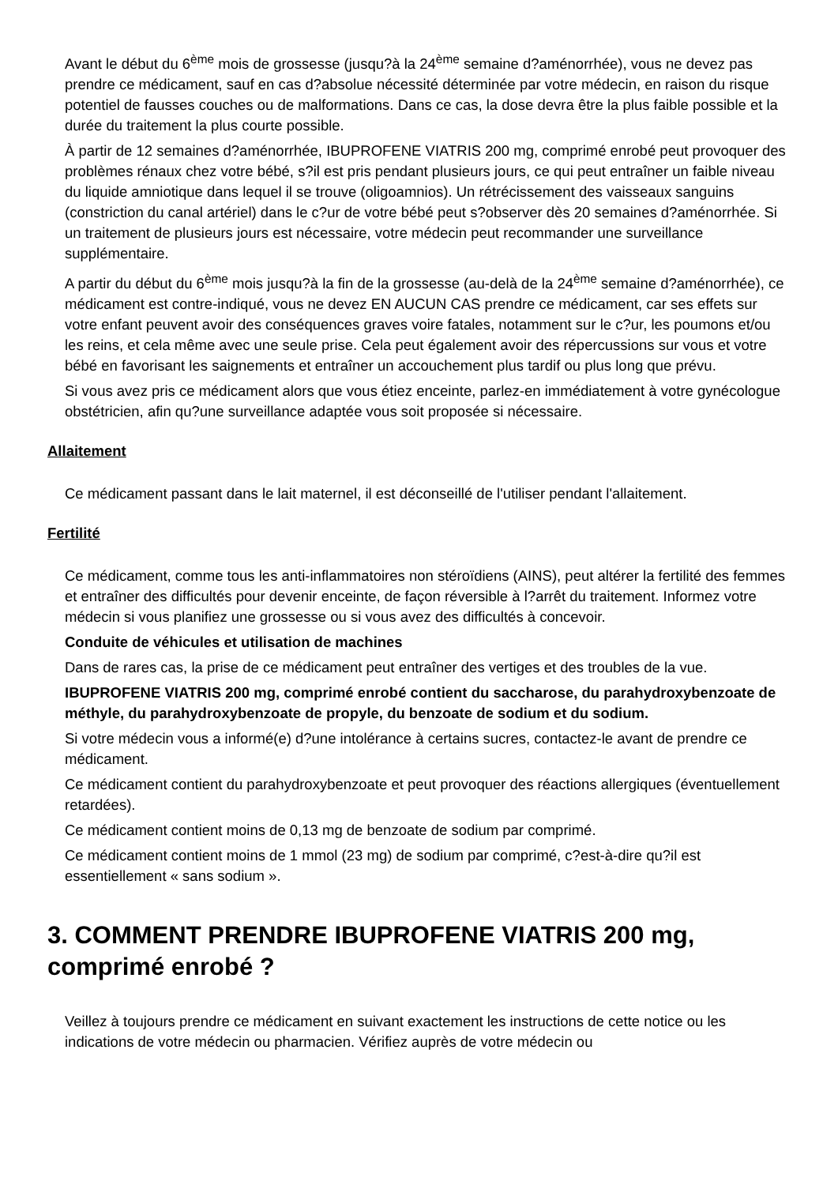Avant le début du 6<sup>ème</sup> mois de grossesse (jusqu?à la 24<sup>ème</sup> semaine d?aménorrhée), vous ne devez pas prendre ce médicament, sauf en cas d?absolue nécessité déterminée par votre médecin, en raison du risque potentiel de fausses couches ou de malformations. Dans ce cas, la dose devra être la plus faible possible et la durée du traitement la plus courte possible.
À partir de 12 semaines d?aménorrhée, IBUPROFENE VIATRIS 200 mg, comprimé enrobé peut provoquer des problèmes rénaux chez votre bébé, s?il est pris pendant plusieurs jours, ce qui peut entraîner un faible niveau du liquide amniotique dans lequel il se trouve (oligoamnios). Un rétrécissement des vaisseaux sanguins (constriction du canal artériel) dans le c?ur de votre bébé peut s?observer dès 20 semaines d?aménorrhée. Si un traitement de plusieurs jours est nécessaire, votre médecin peut recommander une surveillance supplémentaire.
A partir du début du 6<sup>ème</sup> mois jusqu?à la fin de la grossesse (au-delà de la 24<sup>ème</sup> semaine d?aménorrhée), ce médicament est contre-indiqué, vous ne devez EN AUCUN CAS prendre ce médicament, car ses effets sur votre enfant peuvent avoir des conséquences graves voire fatales, notamment sur le c?ur, les poumons et/ou les reins, et cela même avec une seule prise. Cela peut également avoir des répercussions sur vous et votre bébé en favorisant les saignements et entraîner un accouchement plus tardif ou plus long que prévu.
Si vous avez pris ce médicament alors que vous étiez enceinte, parlez-en immédiatement à votre gynécologue obstétricien, afin qu?une surveillance adaptée vous soit proposée si nécessaire.
Allaitement
Ce médicament passant dans le lait maternel, il est déconseillé de l'utiliser pendant l'allaitement.
Fertilité
Ce médicament, comme tous les anti-inflammatoires non stéroïdiens (AINS), peut altérer la fertilité des femmes et entraîner des difficultés pour devenir enceinte, de façon réversible à l?arrêt du traitement. Informez votre médecin si vous planifiez une grossesse ou si vous avez des difficultés à concevoir.
Conduite de véhicules et utilisation de machines
Dans de rares cas, la prise de ce médicament peut entraîner des vertiges et des troubles de la vue.
IBUPROFENE VIATRIS 200 mg, comprimé enrobé contient du saccharose, du parahydroxybenzoate de méthyle, du parahydroxybenzoate de propyle, du benzoate de sodium et du sodium.
Si votre médecin vous a informé(e) d?une intolérance à certains sucres, contactez-le avant de prendre ce médicament.
Ce médicament contient du parahydroxybenzoate et peut provoquer des réactions allergiques (éventuellement retardées).
Ce médicament contient moins de 0,13 mg de benzoate de sodium par comprimé.
Ce médicament contient moins de 1 mmol (23 mg) de sodium par comprimé, c?est-à-dire qu?il est essentiellement « sans sodium ».
3. COMMENT PRENDRE IBUPROFENE VIATRIS 200 mg, comprimé enrobé ?
Veillez à toujours prendre ce médicament en suivant exactement les instructions de cette notice ou les indications de votre médecin ou pharmacien. Vérifiez auprès de votre médecin ou